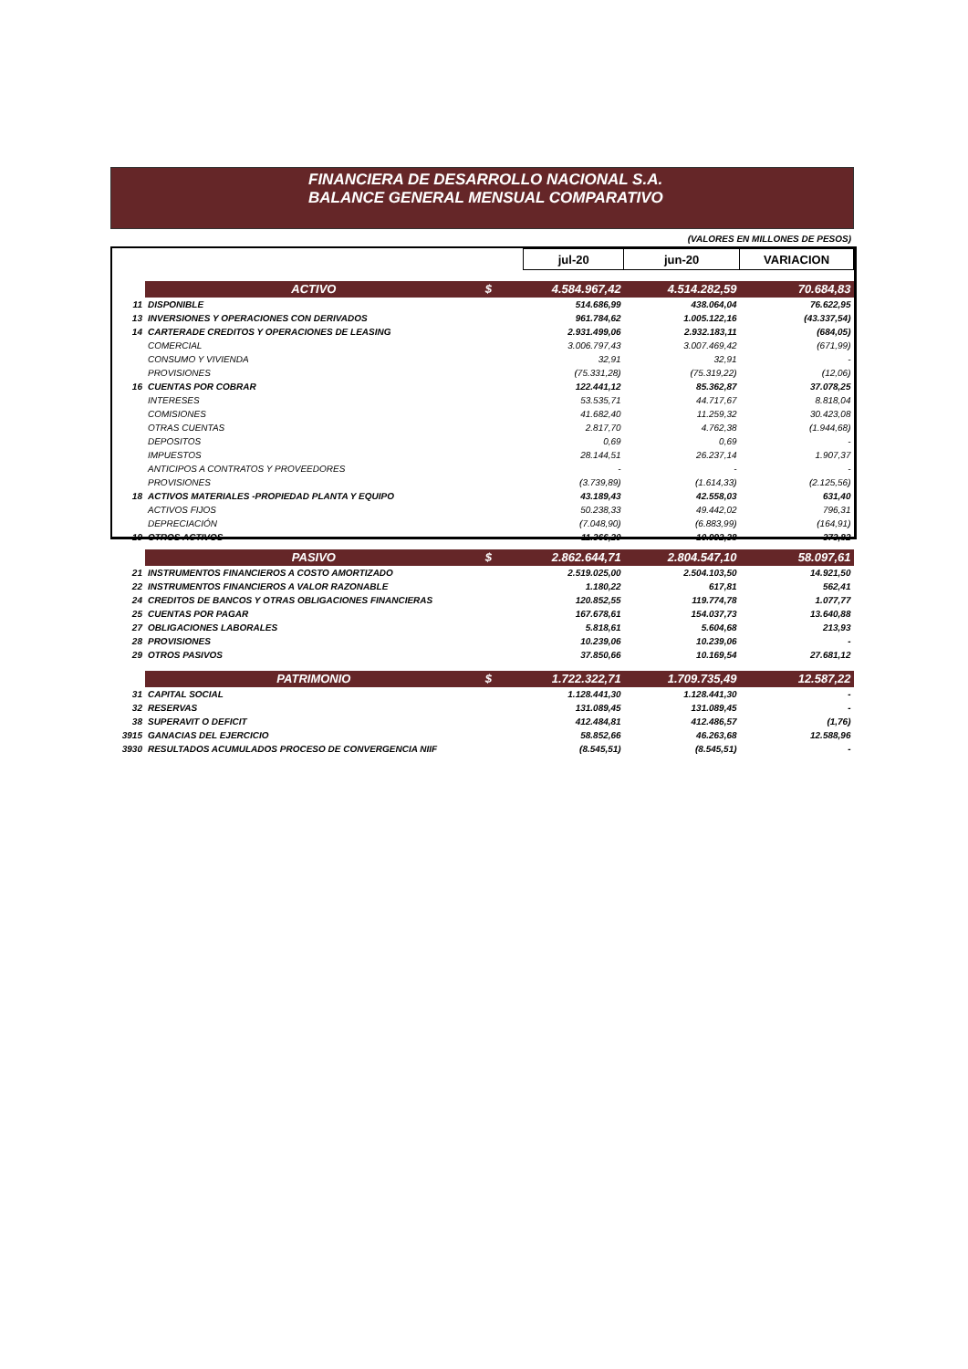FINANCIERA DE DESARROLLO NACIONAL S.A.
BALANCE GENERAL MENSUAL COMPARATIVO
(VALORES EN MILLONES DE PESOS)
| | | | jul-20 | jun-20 | VARIACION |
| | ACTIVO | $ | 4.584.967,42 | 4.514.282,59 | 70.684,83 |
| 11 | DISPONIBLE | | 514.686,99 | 438.064,04 | 76.622,95 |
| 13 | INVERSIONES Y OPERACIONES CON DERIVADOS | | 961.784,62 | 1.005.122,16 | (43.337,54) |
| 14 | CARTERADE CREDITOS Y OPERACIONES DE LEASING | | 2.931.499,06 | 2.932.183,11 | (684,05) |
| | COMERCIAL | | 3.006.797,43 | 3.007.469,42 | (671,99) |
| | CONSUMO Y VIVIENDA | | 32,91 | 32,91 | - |
| | PROVISIONES | | (75.331,28) | (75.319,22) | (12,06) |
| 16 | CUENTAS POR COBRAR | | 122.441,12 | 85.362,87 | 37.078,25 |
| | INTERESES | | 53.535,71 | 44.717,67 | 8.818,04 |
| | COMISIONES | | 41.682,40 | 11.259,32 | 30.423,08 |
| | OTRAS CUENTAS | | 2.817,70 | 4.762,38 | (1.944,68) |
| | DEPOSITOS | | 0,69 | 0,69 | - |
| | IMPUESTOS | | 28.144,51 | 26.237,14 | 1.907,37 |
| | ANTICIPOS A CONTRATOS Y PROVEEDORES | | - | - | - |
| | PROVISIONES | | (3.739,89) | (1.614,33) | (2.125,56) |
| 18 | ACTIVOS MATERIALES -PROPIEDAD PLANTA Y EQUIPO | | 43.189,43 | 42.558,03 | 631,40 |
| | ACTIVOS FIJOS | | 50.238,33 | 49.442,02 | 796,31 |
| | DEPRECIACIÓN | | (7.048,90) | (6.883,99) | (164,91) |
| 19 | OTROS ACTIVOS | | 11.366,20 | 10.992,38 | 373,82 |
| | PASIVO | $ | 2.862.644,71 | 2.804.547,10 | 58.097,61 |
| 21 | INSTRUMENTOS FINANCIEROS A COSTO AMORTIZADO | | 2.519.025,00 | 2.504.103,50 | 14.921,50 |
| 22 | INSTRUMENTOS FINANCIEROS A VALOR RAZONABLE | | 1.180,22 | 617,81 | 562,41 |
| 24 | CREDITOS DE BANCOS Y OTRAS OBLIGACIONES FINANCIERAS | | 120.852,55 | 119.774,78 | 1.077,77 |
| 25 | CUENTAS POR PAGAR | | 167.678,61 | 154.037,73 | 13.640,88 |
| 27 | OBLIGACIONES LABORALES | | 5.818,61 | 5.604,68 | 213,93 |
| 28 | PROVISIONES | | 10.239,06 | 10.239,06 | - |
| 29 | OTROS PASIVOS | | 37.850,66 | 10.169,54 | 27.681,12 |
| | PATRIMONIO | $ | 1.722.322,71 | 1.709.735,49 | 12.587,22 |
| 31 | CAPITAL SOCIAL | | 1.128.441,30 | 1.128.441,30 | - |
| 32 | RESERVAS | | 131.089,45 | 131.089,45 | - |
| 38 | SUPERAVIT O DEFICIT | | 412.484,81 | 412.486,57 | (1,76) |
| 3915 | GANACIAS DEL EJERCICIO | | 58.852,66 | 46.263,68 | 12.588,96 |
| 3930 | RESULTADOS ACUMULADOS PROCESO DE CONVERGENCIA NIIF | | (8.545,51) | (8.545,51) | - |